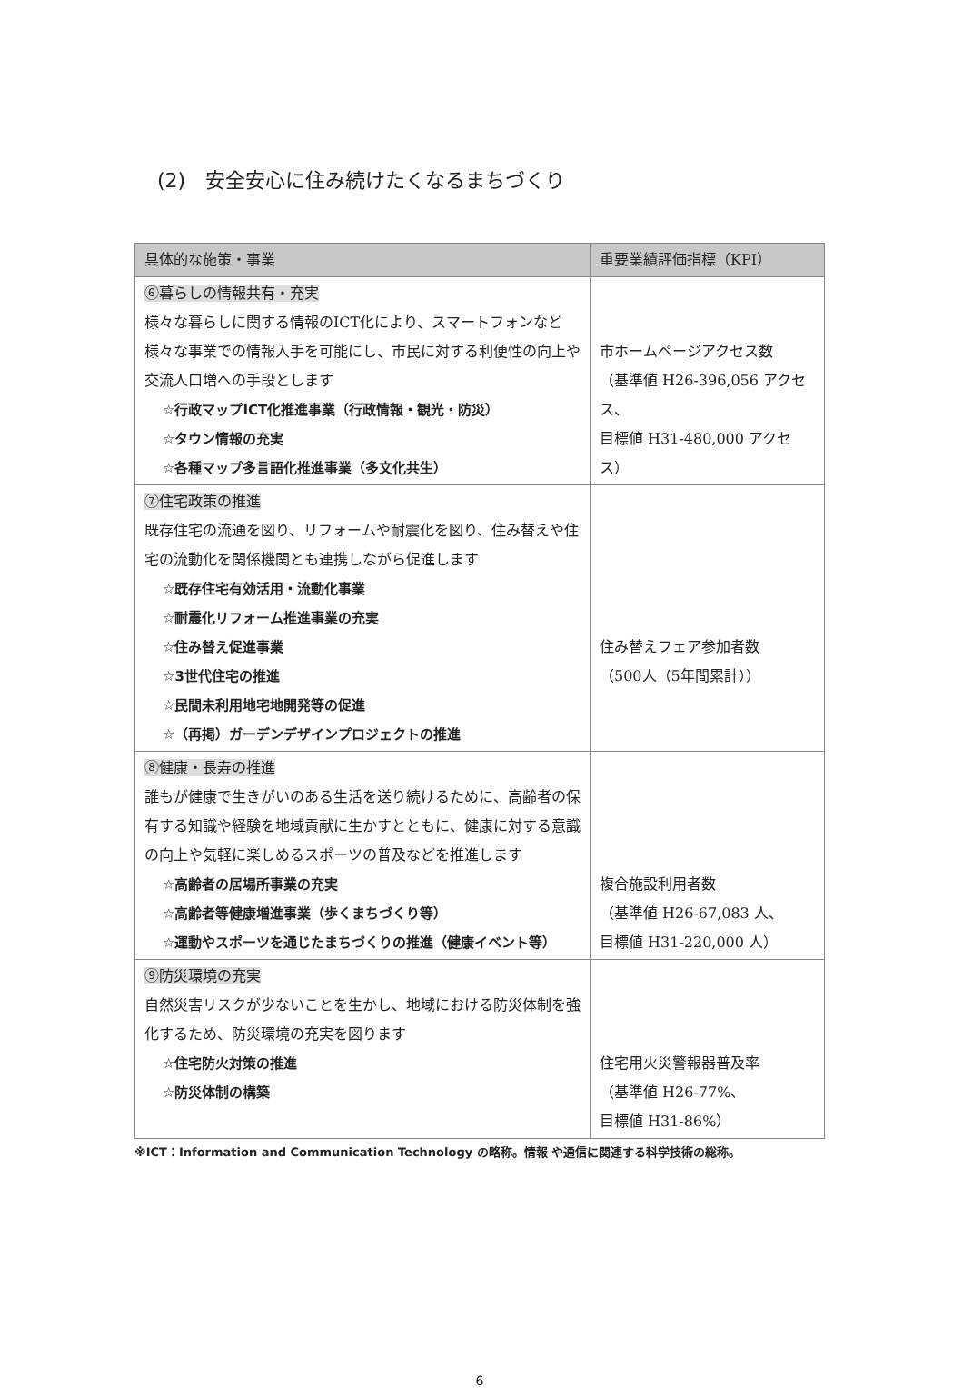(2)　安全安心に住み続けたくなるまちづくり
| 具体的な施策・事業 | 重要業績評価指標（KPI） |
| --- | --- |
| ⑥暮らしの情報共有・充実 様々な暮らしに関する情報のICT化により、スマートフォンなど様々な事業での情報入手を可能にし、市民に対する利便性の向上や交流人口増への手段とします ☆行政マップICT化推進事業（行政情報・観光・防災） ☆タウン情報の充実 ☆各種マップ多言語化推進事業（多文化共生） | 市ホームページアクセス数 （基準値 H26-396,056 アクセス、 目標値 H31-480,000 アクセス） |
| ⑦住宅政策の推進 既存住宅の流通を図り、リフォームや耐震化を図り、住み替えや住宅の流動化を関係機関とも連携しながら促進します ☆既存住宅有効活用・流動化事業 ☆耐震化リフォーム推進事業の充実 ☆住み替え促進事業 ☆3世代住宅の推進 ☆民間未利用地宅地開発等の促進 ☆（再掲）ガーデンデザインプロジェクトの推進 | 住み替えフェア参加者数 （500人（5年間累計）） |
| ⑧健康・長寿の推進 誰もが健康で生きがいのある生活を送り続けるために、高齢者の保有する知識や経験を地域貢献に生かすとともに、健康に対する意識の向上や気軽に楽しめるスポーツの普及などを推進します ☆高齢者の居場所事業の充実 ☆高齢者等健康増進事業（歩くまちづくり等） ☆運動やスポーツを通じたまちづくりの推進（健康イベント等） | 複合施設利用者数 （基準値 H26-67,083 人、 目標値 H31-220,000 人） |
| ⑨防災環境の充実 自然災害リスクが少ないことを生かし、地域における防災体制を強化するため、防災環境の充実を図ります ☆住宅防火対策の推進 ☆防災体制の構築 | 住宅用火災警報器普及率 （基準値 H26-77%、 目標値 H31-86%） |
※ICT：Information and Communication Technology の略称。情報 や通信に関連する科学技術の総称。
6